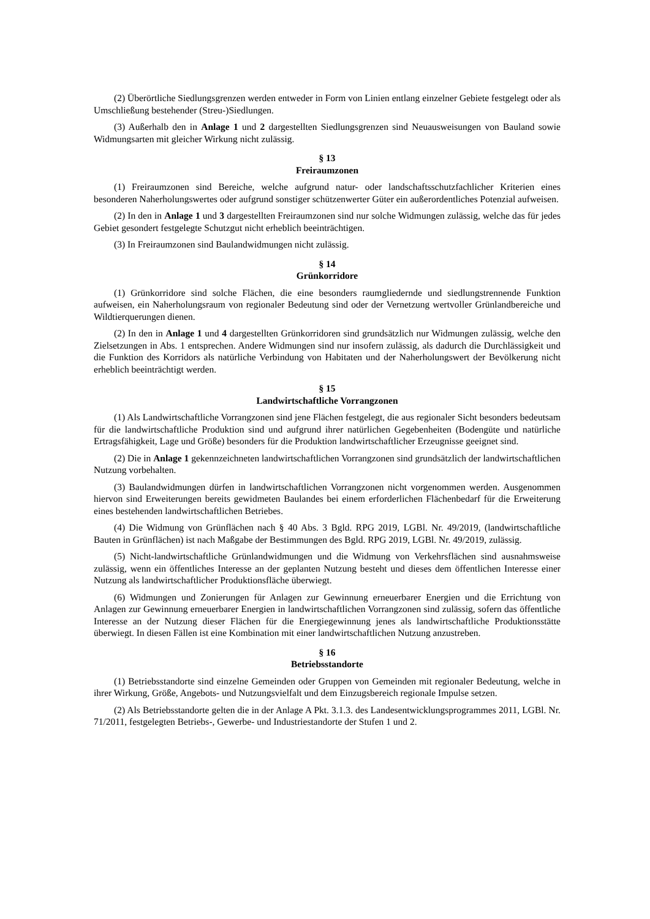(2) Überörtliche Siedlungsgrenzen werden entweder in Form von Linien entlang einzelner Gebiete festgelegt oder als Umschließung bestehender (Streu-)Siedlungen.
(3) Außerhalb den in Anlage 1 und 2 dargestellten Siedlungsgrenzen sind Neuausweisungen von Bauland sowie Widmungsarten mit gleicher Wirkung nicht zulässig.
§ 13
Freiraumzonen
(1) Freiraumzonen sind Bereiche, welche aufgrund natur- oder landschaftsschutzfachlicher Kriterien eines besonderen Naherholungswertes oder aufgrund sonstiger schützenwerter Güter ein außerordentliches Potenzial aufweisen.
(2) In den in Anlage 1 und 3 dargestellten Freiraumzonen sind nur solche Widmungen zulässig, welche das für jedes Gebiet gesondert festgelegte Schutzgut nicht erheblich beeinträchtigen.
(3) In Freiraumzonen sind Baulandwidmungen nicht zulässig.
§ 14
Grünkorridore
(1) Grünkorridore sind solche Flächen, die eine besonders raumgliedernde und siedlungstrennende Funktion aufweisen, ein Naherholungsraum von regionaler Bedeutung sind oder der Vernetzung wertvoller Grünlandbereiche und Wildtierquerungen dienen.
(2) In den in Anlage 1 und 4 dargestellten Grünkorridoren sind grundsätzlich nur Widmungen zulässig, welche den Zielsetzungen in Abs. 1 entsprechen. Andere Widmungen sind nur insofern zulässig, als dadurch die Durchlässigkeit und die Funktion des Korridors als natürliche Verbindung von Habitaten und der Naherholungswert der Bevölkerung nicht erheblich beeinträchtigt werden.
§ 15
Landwirtschaftliche Vorrangzonen
(1) Als Landwirtschaftliche Vorrangzonen sind jene Flächen festgelegt, die aus regionaler Sicht besonders bedeutsam für die landwirtschaftliche Produktion sind und aufgrund ihrer natürlichen Gegebenheiten (Bodengüte und natürliche Ertragsfähigkeit, Lage und Größe) besonders für die Produktion landwirtschaftlicher Erzeugnisse geeignet sind.
(2) Die in Anlage 1 gekennzeichneten landwirtschaftlichen Vorrangzonen sind grundsätzlich der landwirtschaftlichen Nutzung vorbehalten.
(3) Baulandwidmungen dürfen in landwirtschaftlichen Vorrangzonen nicht vorgenommen werden. Ausgenommen hiervon sind Erweiterungen bereits gewidmeten Baulandes bei einem erforderlichen Flächenbedarf für die Erweiterung eines bestehenden landwirtschaftlichen Betriebes.
(4) Die Widmung von Grünflächen nach § 40 Abs. 3 Bgld. RPG 2019, LGBl. Nr. 49/2019, (landwirtschaftliche Bauten in Grünflächen) ist nach Maßgabe der Bestimmungen des Bgld. RPG 2019, LGBl. Nr. 49/2019, zulässig.
(5) Nicht-landwirtschaftliche Grünlandwidmungen und die Widmung von Verkehrsflächen sind ausnahmsweise zulässig, wenn ein öffentliches Interesse an der geplanten Nutzung besteht und dieses dem öffentlichen Interesse einer Nutzung als landwirtschaftlicher Produktionsfläche überwiegt.
(6) Widmungen und Zonierungen für Anlagen zur Gewinnung erneuerbarer Energien und die Errichtung von Anlagen zur Gewinnung erneuerbarer Energien in landwirtschaftlichen Vorrangzonen sind zulässig, sofern das öffentliche Interesse an der Nutzung dieser Flächen für die Energiegewinnung jenes als landwirtschaftliche Produktionsstätte überwiegt. In diesen Fällen ist eine Kombination mit einer landwirtschaftlichen Nutzung anzustreben.
§ 16
Betriebsstandorte
(1) Betriebsstandorte sind einzelne Gemeinden oder Gruppen von Gemeinden mit regionaler Bedeutung, welche in ihrer Wirkung, Größe, Angebots- und Nutzungsvielfalt und dem Einzugsbereich regionale Impulse setzen.
(2) Als Betriebsstandorte gelten die in der Anlage A Pkt. 3.1.3. des Landesentwicklungsprogrammes 2011, LGBl. Nr. 71/2011, festgelegten Betriebs-, Gewerbe- und Industriestandorte der Stufen 1 und 2.